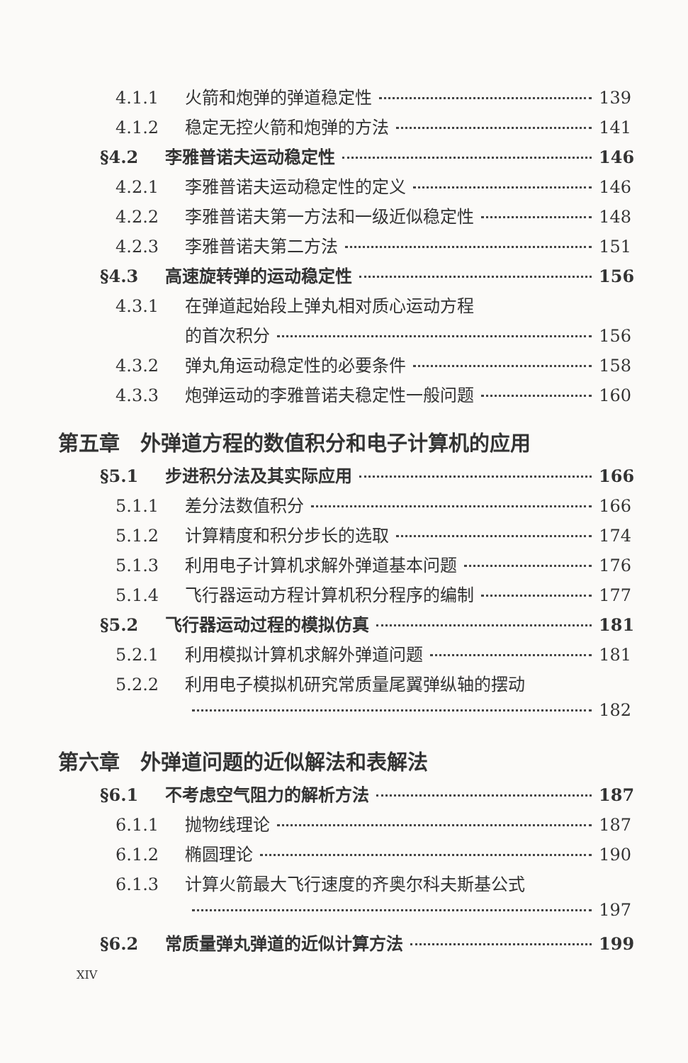4.1.1 火箭和炮弹的弹道稳定性 139
4.1.2 稳定无控火箭和炮弹的方法 141
§4.2 李雅普诺夫运动稳定性 146
4.2.1 李雅普诺夫运动稳定性的定义 146
4.2.2 李雅普诺夫第一方法和一级近似稳定性 148
4.2.3 李雅普诺夫第二方法 151
§4.3 高速旋转弹的运动稳定性 156
4.3.1 在弹道起始段上弹丸相对质心运动方程
的首次积分 156
4.3.2 弹丸角运动稳定性的必要条件 158
4.3.3 炮弹运动的李雅普诺夫稳定性一般问题 160
第五章　外弹道方程的数值积分和电子计算机的应用
§5.1 步进积分法及其实际应用 166
5.1.1 差分法数值积分 166
5.1.2 计算精度和积分步长的选取 174
5.1.3 利用电子计算机求解外弹道基本问题 176
5.1.4 飞行器运动方程计算机积分程序的编制 177
§5.2 飞行器运动过程的模拟仿真 181
5.2.1 利用模拟计算机求解外弹道问题 181
5.2.2 利用电子模拟机研究常质量尾翼弹纵轴的摆动
182
第六章　外弹道问题的近似解法和表解法
§6.1 不考虑空气阻力的解析方法 187
6.1.1 抛物线理论 187
6.1.2 椭圆理论 190
6.1.3 计算火箭最大飞行速度的齐奥尔科夫斯基公式
197
§6.2 常质量弹丸弹道的近似计算方法 199
XIV